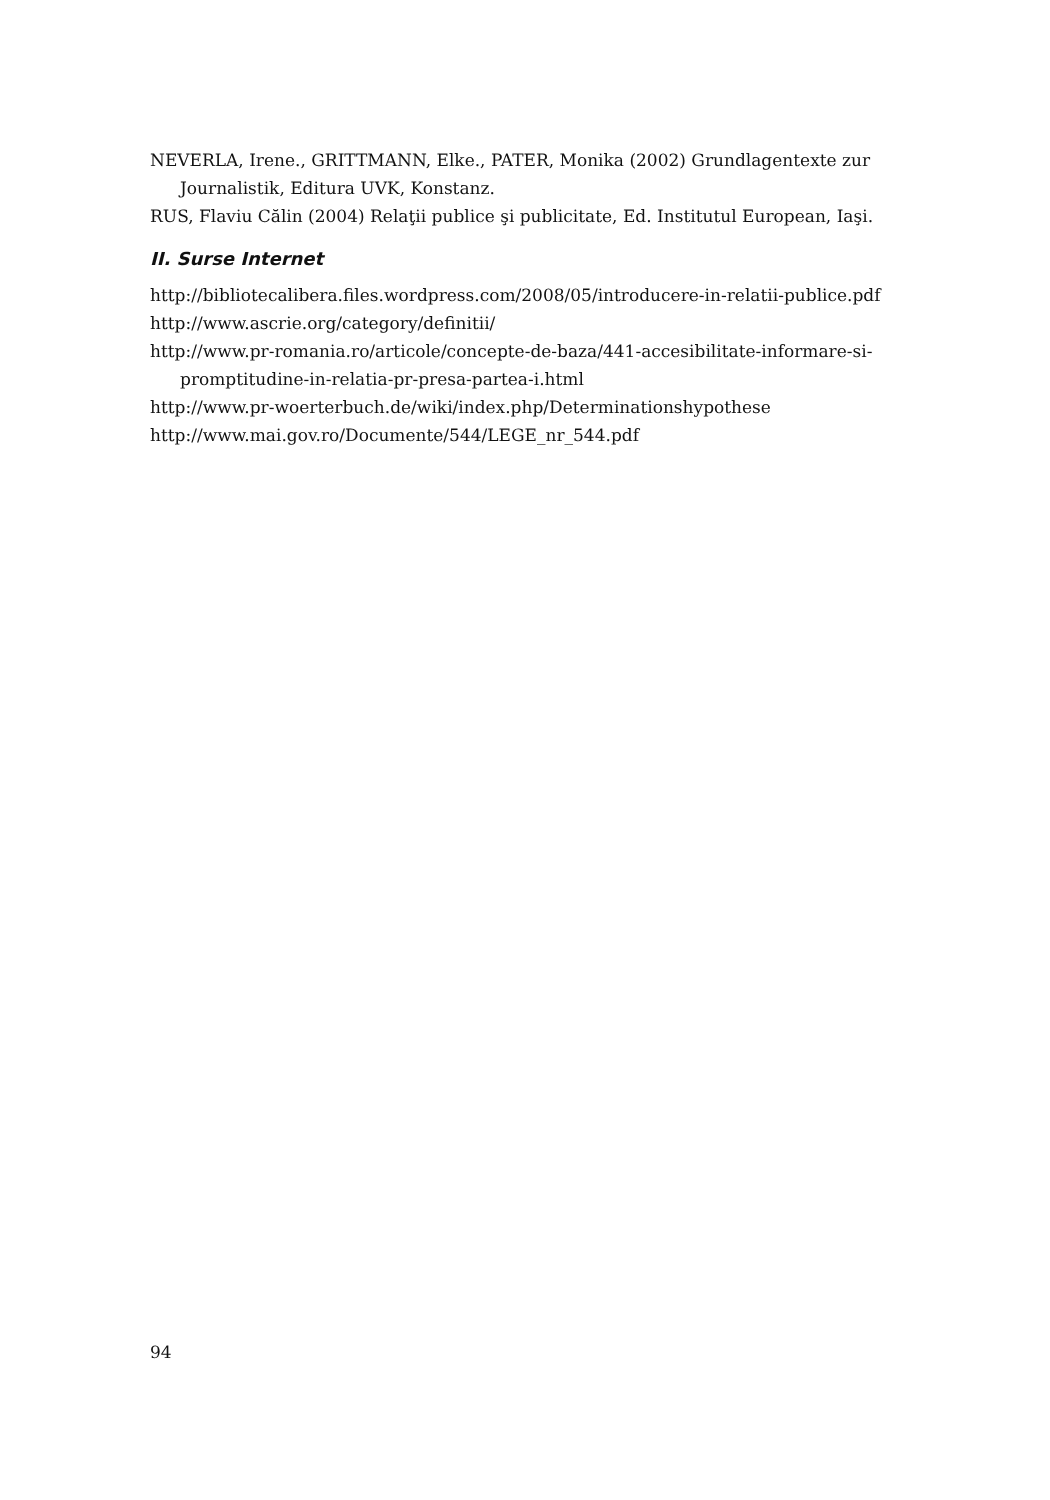NEVERLA, Irene., GRITTMANN, Elke., PATER, Monika (2002) Grundlagentexte zur Journalistik, Editura UVK, Konstanz.
RUS, Flaviu Călin (2004) Relaţii publice şi publicitate, Ed. Institutul European, Iaşi.
II. Surse Internet
http://bibliotecalibera.files.wordpress.com/2008/05/introducere-in-relatii-publice.pdf
http://www.ascrie.org/category/definitii/
http://www.pr-romania.ro/articole/concepte-de-baza/441-accesibilitate-informare-si-promptitudine-in-relatia-pr-presa-partea-i.html
http://www.pr-woerterbuch.de/wiki/index.php/Determinationshypothese
http://www.mai.gov.ro/Documente/544/LEGE_nr_544.pdf
94